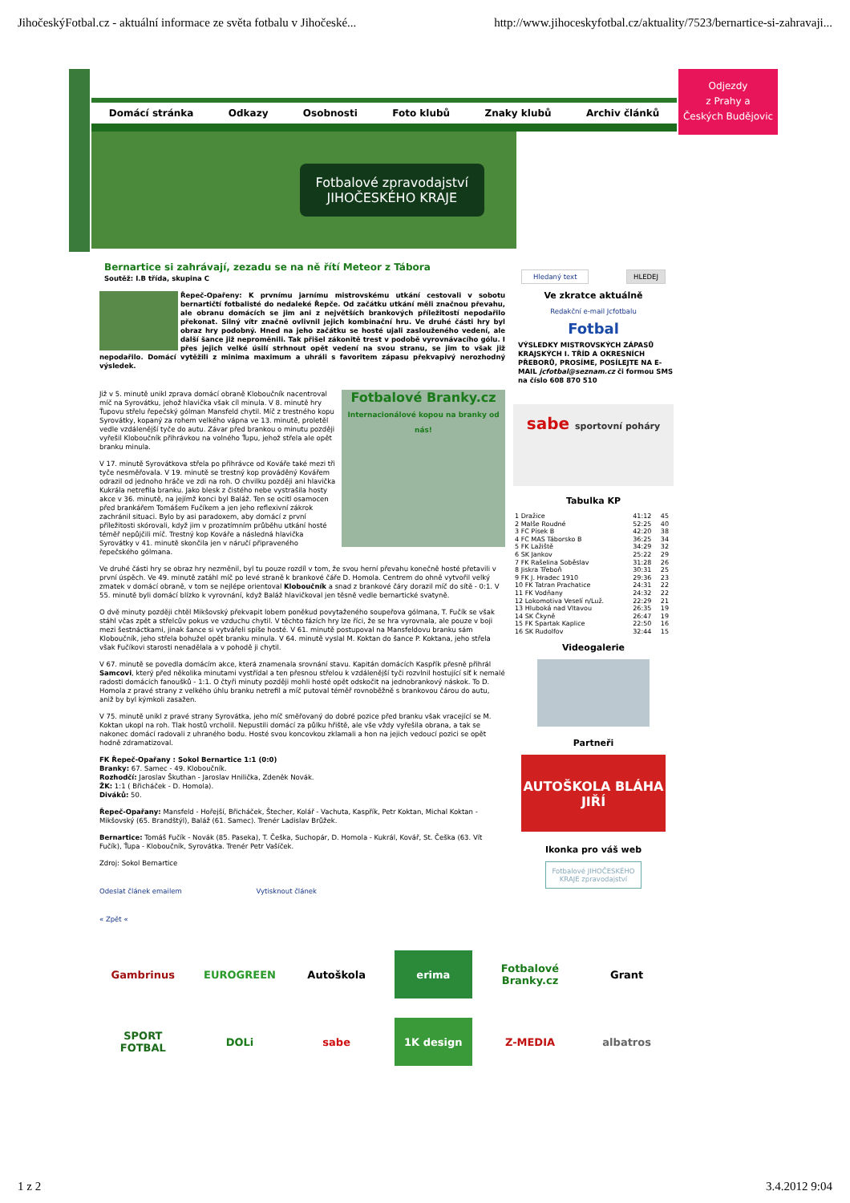JihočeskýFotbal.cz - aktuální informace ze světa fotbalu v Jihočeské... http://www.jihoceskyfotbal.cz/aktuality/7523/bernartice-si-zahravaji...
Domácí stránka Odkazy Osobnosti Foto klubů Znaky klubů Archiv článků
Fotbalové zpravodajství
JIHOČESKÉHO KRAJE
Odjezdy
z Prahy a
Českých Budějovic
Bernartice si zahrávají, zezadu se na ně řítí Meteor z Tábora
Soutěž: I.B třída, skupina C
Řepeč-Opařeny: K prvnímu jarnímu mistrovskému utkání cestovali v sobotu bernartičtí fotbalisté do nedaleké Řepče. Od začátku utkání měli značnou převahu, ale obranu domácích se jim ani z největších brankových příležitostí nepodařilo překonat. Silný vítr značně ovlivnil jejich kombinační hru. Ve druhé části hry byl obraz hry podobný. Hned na jeho začátku se hosté ujali zaslouženého vedení, ale další šance již nepromě­nili. Tak přišel zákonitě trest v podobě vyrovnávacího gólu. I přes jejich velké úsilí strhnout opět vedení na svou stranu, se jim to však již nepodařilo. Domácí vytěžili z minima maximum a uhráli s favoritem zápasu překvapivý nerozhodný výsledek.
Fotbalové Branky.cz
Internacionálové kopou na branky od nás!
Již v 5. minutě unikl zprava domácí obraně Kloboučník nacentroval míč na Syrovátku, jehož hlavička však cíl minula. V 8. minutě hry Ťupovu střelu řepečský gólman Mansfeld chytil. Míč z trestného kopu Syrovátky, kopaný za rohem velkého vápna ve 13. minutě, proletěl vedle vzdálenější tyče do autu. Závar před brankou o minutu později vyřešil Kloboučník přihrávkou na volného Ťupu, jehož střela ale opět branku minula.
V 17. minutě Syrovátkova střela po přihrávce od Kováře také mezi tři tyče nesměřovala. V 19. minutě se trestný kop prováděný Kovářem odrazil od jednoho hráče ve zdi na roh. O chvilku později ani hlavička Kukrála netrefila branku. Jako blesk z čistého nebe vystrašila hosty akce v 36. minutě, na jejímž konci byl Baláž. Ten se ocitl osamocen před brankářem Tomášem Fučíkem a jen jeho reflexivní zákrok zachránil situaci. Bylo by asi paradoxem, aby domácí z první příležitosti skórovali, když jim v prozatímním průběhu utkání hosté téměř nepůjčili míč. Trestný kop Kováře a následná hlavička Syrovátky v 41. minutě skončila jen v náručí připraveného řepečského gólmana.
Ve druhé části hry se obraz hry nezměnil, byl tu pouze rozdíl v tom, že svou herní převahu konečně hosté přetavili v první úspěch. Ve 49. minutě zatáhl míč po levé straně k brankové čáře D. Homola. Centrem do ohně vytvořil velký zmatek v domácí obraně, v tom se nejlépe orientoval Kloboučník a snad z brankové čáry dorazil míč do sítě - 0:1. V 55. minutě byli domácí blízko k vyrovnání, když Baláž hlavičkoval jen těsně vedle bernartické svatyně.
O dvě minuty později chtěl Mikšovský překvapit lobem poněkud povytaženého soupeřova gólmana, T. Fučík se však stáhl včas zpět a střelcův pokus ve vzduchu chytil. V těchto fázích hry lze říci, že se hra vyrovnala, ale pouze v boji mezi šestnáctkami, jinak šance si vytvářeli spíše hosté. V 61. minutě postupoval na Mansfeldovu branku sám Kloboučník, jeho střela bohužel opět branku minula. V 64. minutě vyslal M. Koktan do šance P. Koktana, jeho střela však Fučíkovi starosti nenadělala a v pohodě ji chytil.
V 67. minutě se povedla domácím akce, která znamenala srovnání stavu. Kapitán domácích Kaspřík přesně přihrál Samcovi, který před několika minutami vystřídal a ten přesnou střelou k vzdálenější tyči rozvlnil hostující síť k nemalé radosti domácích fanoušků - 1:1. O čtyři minuty později mohli hosté opět odskočit na jednobrankový náskok. To D. Homola z pravé strany z velkého úhlu branku netrefil a míč putoval téměř rovnoběžně s brankovou čárou do autu, aniž by byl kýmkoli zasažen.
V 75. minutě unikl z pravé strany Syrovátka, jeho míč směřovaný do dobré pozice před branku však vracející se M. Koktan ukopl na roh. Tlak hostů vrcholil. Nepustili domácí za půlku hřiště, ale vše vždy vyřešila obrana, a tak se nakonec domácí radovali z uhraného bodu. Hosté svou koncovkou zklamali a hon na jejich vedoucí pozici se opět hodně zdramatizoval.
FK Řepeč-Opařany : Sokol Bernartice 1:1 (0:0)
Branky: 67. Samec - 49. Kloboučník.
Rozhodčí: Jaroslav Škuthan - Jaroslav Hnilička, Zdeněk Novák.
ŽK: 1:1 ( Břicháček - D. Homola).
Diváků: 50.
Řepeč-Opařany: Mansfeld - Hořejší, Břicháček, Štecher, Kolář - Vachuta, Kaspřík, Petr Koktan, Michal Koktan - Mikšovský (65. Brandštýl), Baláž (61. Samec). Trenér Ladislav Brůžek.
Bernartice: Tomáš Fučík - Novák (85. Paseka), T. Češka, Suchopár, D. Homola - Kukrál, Kovář, St. Češka (63. Vít Fučík), Ťupa - Kloboučník, Syrovátka. Trenér Petr Vašíček.
Zdroj: Sokol Bernartice
Odeslat článek emailem Vytisknout článek
« Zpět «
Hledaný text HLEDEJ
Ve zkratce aktuálně
Redakční e-mail Jcfotbalu
Fotbal
VÝSLEDKY MISTROVSKÝCH ZÁPASŮ KRAJSKÝCH I. TŘÍD A OKRESNÍCH PŘEBORŮ, PROSÍME, POSÍLEJTE NA E-MAIL jcfotbal@seznam.cz či formou SMS na číslo 608 870 510
sabe sportovní poháry
Tabulka KP
| 1 Dražice | 41:12 | 45 |
| 2 Malše Roudné | 52:25 | 40 |
| 3 FC Písek B | 42:20 | 38 |
| 4 FC MAS Táborsko B | 36:25 | 34 |
| 5 FK Lažiště | 34:29 | 32 |
| 6 SK Jankov | 25:22 | 29 |
| 7 FK Rašelina Soběslav | 31:28 | 26 |
| 8 Jiskra Třeboň | 30:31 | 25 |
| 9 FK J. Hradec 1910 | 29:36 | 23 |
| 10 FK Tatran Prachatice | 24:31 | 22 |
| 11 FK Vodňany | 24:32 | 22 |
| 12 Lokomotiva Veselí n/Luž. | 22:29 | 21 |
| 13 Hluboká nad Vltavou | 26:35 | 19 |
| 14 SK Čkyně | 26:47 | 19 |
| 15 FK Spartak Kaplice | 22:50 | 16 |
| 16 SK Rudolfov | 32:44 | 15 |
Videogalerie
Partneři
AUTOŠKOLA BLÁHA JIŘÍ
Ikonka pro váš web
Fotbalové JIHOČESKÉHO KRAJE zpravodajství
Gambrinus
EUROGREEN
Autoškola
erima
Fotbalové Branky.cz
Grant
SPORT FOTBAL
DOLi
sabe
1K design
Z-MEDIA
albatros
1 z 2 3.4.2012 9:04